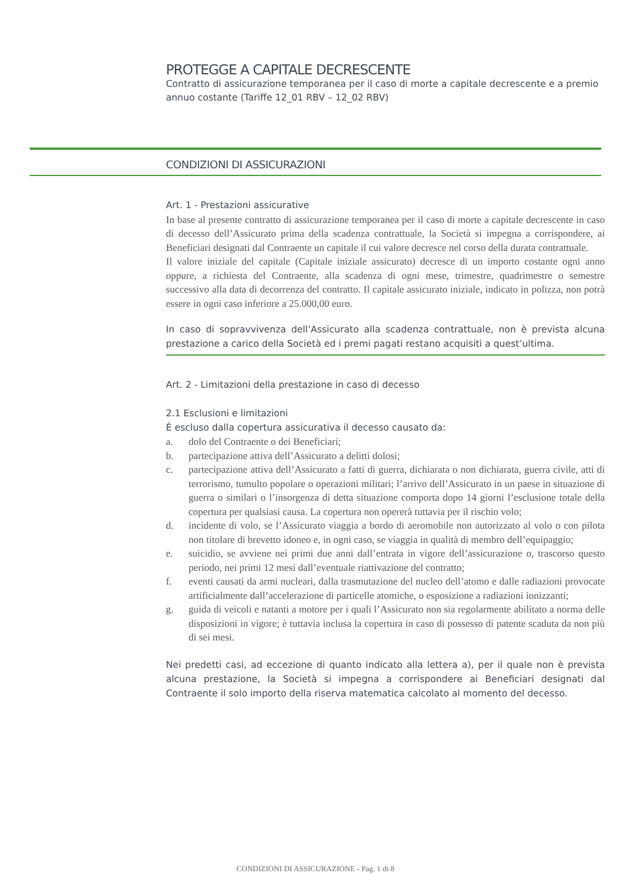PROTEGGE A CAPITALE DECRESCENTE
Contratto di assicurazione temporanea per il caso di morte a capitale decrescente e a premio annuo costante (Tariffe 12_01 RBV – 12_02 RBV)
CONDIZIONI DI ASSICURAZIONI
Art. 1 - Prestazioni assicurative
In base al presente contratto di assicurazione temporanea per il caso di morte a capitale decrescente in caso di decesso dell’Assicurato prima della scadenza contrattuale, la Società si impegna a corrispondere, ai Beneficiari designati dal Contraente un capitale il cui valore decresce nel corso della durata contrattuale.
Il valore iniziale del capitale (Capitale iniziale assicurato) decresce di un importo costante ogni anno oppure, a richiesta del Contraente, alla scadenza di ogni mese, trimestre, quadrimestre o semestre successivo alla data di decorrenza del contratto. Il capitale assicurato iniziale, indicato in polizza, non potrà essere in ogni caso inferiore a 25.000,00 euro.
In caso di sopravvivenza dell’Assicurato alla scadenza contrattuale, non è prevista alcuna prestazione a carico della Società ed i premi pagati restano acquisiti a quest’ultima.
Art. 2 - Limitazioni della prestazione in caso di decesso
2.1 Esclusioni e limitazioni
È escluso dalla copertura assicurativa il decesso causato da:
a. dolo del Contraente o dei Beneficiari;
b. partecipazione attiva dell’Assicurato a delitti dolosi;
c. partecipazione attiva dell’Assicurato a fatti di guerra, dichiarata o non dichiarata, guerra civile, atti di terrorismo, tumulto popolare o operazioni militari; l’arrivo dell’Assicurato in un paese in situazione di guerra o similari o l’insorgenza di detta situazione comporta dopo 14 giorni l’esclusione totale della copertura per qualsiasi causa. La copertura non opererà tuttavia per il rischio volo;
d. incidente di volo, se l’Assicurato viaggia a bordo di aeromobile non autorizzato al volo o con pilota non titolare di brevetto idoneo e, in ogni caso, se viaggia in qualità di membro dell’equipaggio;
e. suicidio, se avviene nei primi due anni dall’entrata in vigore dell’assicurazione o, trascorso questo periodo, nei primi 12 mesi dall’eventuale riattivazione del contratto;
f. eventi causati da armi nucleari, dalla trasmutazione del nucleo dell’atomo e dalle radiazioni provocate artificialmente dall’accelerazione di particelle atomiche, o esposizione a radiazioni ionizzanti;
g. guida di veicoli e natanti a motore per i quali l’Assicurato non sia regolarmente abilitato a norma delle disposizioni in vigore; è tuttavia inclusa la copertura in caso di possesso di patente scaduta da non più di sei mesi.
Nei predetti casi, ad eccezione di quanto indicato alla lettera a), per il quale non è prevista alcuna prestazione, la Società si impegna a corrispondere ai Beneficiari designati dal Contraente il solo importo della riserva matematica calcolato al momento del decesso.
CONDIZIONI DI ASSICURAZIONE - Pag. 1 di 8